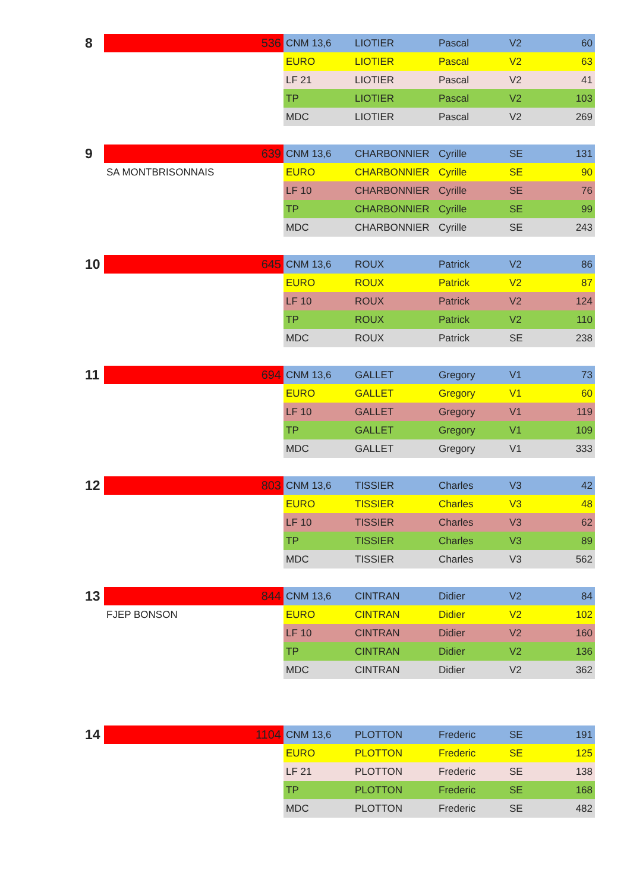| 8 | 536 | CNM 13,6 | LIOTIER | Pascal | V2 | 60 |
| | | EURO | LIOTIER | Pascal | V2 | 63 |
| | | LF 21 | LIOTIER | Pascal | V2 | 41 |
| | | TP | LIOTIER | Pascal | V2 | 103 |
| | | MDC | LIOTIER | Pascal | V2 | 269 |
| 9 | 639 | CNM 13,6 | CHARBONNIER | Cyrille | SE | 131 |
| | SA MONTBRISONNAIS | EURO | CHARBONNIER | Cyrille | SE | 90 |
| | | LF 10 | CHARBONNIER | Cyrille | SE | 76 |
| | | TP | CHARBONNIER | Cyrille | SE | 99 |
| | | MDC | CHARBONNIER | Cyrille | SE | 243 |
| 10 | 645 | CNM 13,6 | ROUX | Patrick | V2 | 86 |
| | | EURO | ROUX | Patrick | V2 | 87 |
| | | LF 10 | ROUX | Patrick | V2 | 124 |
| | | TP | ROUX | Patrick | V2 | 110 |
| | | MDC | ROUX | Patrick | SE | 238 |
| 11 | 694 | CNM 13,6 | GALLET | Gregory | V1 | 73 |
| | | EURO | GALLET | Gregory | V1 | 60 |
| | | LF 10 | GALLET | Gregory | V1 | 119 |
| | | TP | GALLET | Gregory | V1 | 109 |
| | | MDC | GALLET | Gregory | V1 | 333 |
| 12 | 803 | CNM 13,6 | TISSIER | Charles | V3 | 42 |
| | | EURO | TISSIER | Charles | V3 | 48 |
| | | LF 10 | TISSIER | Charles | V3 | 62 |
| | | TP | TISSIER | Charles | V3 | 89 |
| | | MDC | TISSIER | Charles | V3 | 562 |
| 13 | 844 | CNM 13,6 | CINTRAN | Didier | V2 | 84 |
| | FJEP BONSON | EURO | CINTRAN | Didier | V2 | 102 |
| | | LF 10 | CINTRAN | Didier | V2 | 160 |
| | | TP | CINTRAN | Didier | V2 | 136 |
| | | MDC | CINTRAN | Didier | V2 | 362 |
| 14 | 1104 | CNM 13,6 | PLOTTON | Frederic | SE | 191 |
| | | EURO | PLOTTON | Frederic | SE | 125 |
| | | LF 21 | PLOTTON | Frederic | SE | 138 |
| | | TP | PLOTTON | Frederic | SE | 168 |
| | | MDC | PLOTTON | Frederic | SE | 482 |